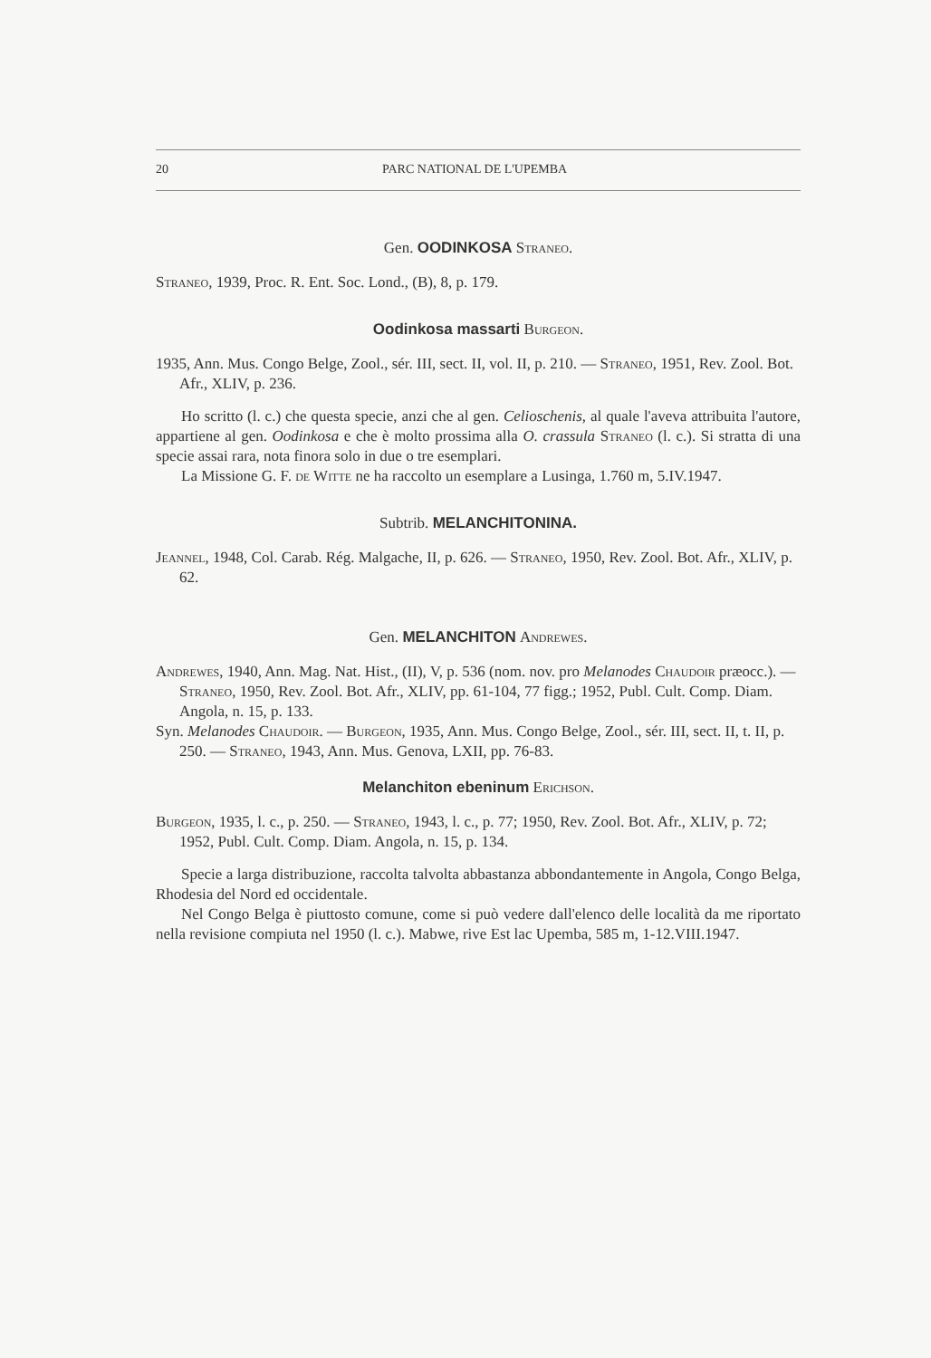20 PARC NATIONAL DE L'UPEMBA
Gen. OODINKOSA Straneo.
Straneo, 1939, Proc. R. Ent. Soc. Lond., (B), 8, p. 179.
Oodinkosa massarti Burgeon.
1935, Ann. Mus. Congo Belge, Zool., sér. III, sect. II, vol. II, p. 210. — Straneo, 1951, Rev. Zool. Bot. Afr., XLIV, p. 236.
Ho scritto (l. c.) che questa specie, anzi che al gen. Celioschenis, al quale l'aveva attribuita l'autore, appartiene al gen. Oodinkosa e che è molto prossima alla O. crassula Straneo (l. c.). Si stratta di una specie assai rara, nota finora solo in due o tre esemplari.
La Missione G. F. de Witte ne ha raccolto un esemplare a Lusinga, 1.760 m, 5.IV.1947.
Subtrib. MELANCHITONINA.
Jeannel, 1948, Col. Carab. Rég. Malgache, II, p. 626. — Straneo, 1950, Rev. Zool. Bot. Afr., XLIV, p. 62.
Gen. MELANCHITON Andrewes.
Andrewes, 1940, Ann. Mag. Nat. Hist., (II), V, p. 536 (nom. nov. pro Melanodes Chaudoir præocc.). — Straneo, 1950, Rev. Zool. Bot. Afr., XLIV, pp. 61-104, 77 figg.; 1952, Publ. Cult. Comp. Diam. Angola, n. 15, p. 133.
Syn. Melanodes Chaudoir. — Burgeon, 1935, Ann. Mus. Congo Belge, Zool., sér. III, sect. II, t. II, p. 250. — Straneo, 1943, Ann. Mus. Genova, LXII, pp. 76-83.
Melanchiton ebeninum Erichson.
Burgeon, 1935, l. c., p. 250. — Straneo, 1943, l. c., p. 77; 1950, Rev. Zool. Bot. Afr., XLIV, p. 72; 1952, Publ. Cult. Comp. Diam. Angola, n. 15, p. 134.
Specie a larga distribuzione, raccolta talvolta abbastanza abbondantemente in Angola, Congo Belga, Rhodesia del Nord ed occidentale.
Nel Congo Belga è piuttosto comune, come si può vedere dall'elenco delle località da me riportato nella revisione compiuta nel 1950 (l. c.). Mabwe, rive Est lac Upemba, 585 m, 1-12.VIII.1947.